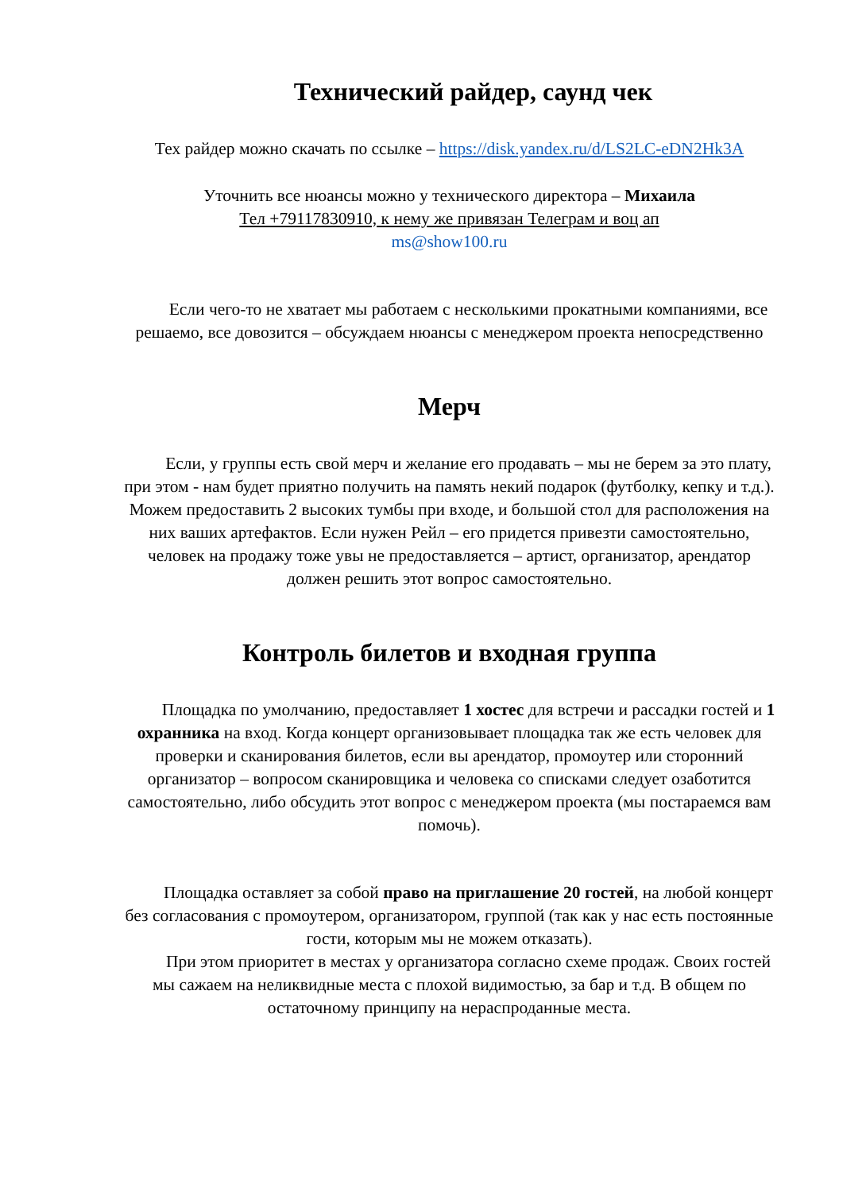Технический райдер, саунд чек
Тех райдер можно скачать по ссылке – https://disk.yandex.ru/d/LS2LC-eDN2Hk3A
Уточнить все нюансы можно у технического директора – Михаила
Тел +79117830910, к нему же привязан Телеграм и воц ап
ms@show100.ru
Если чего-то не хватает мы работаем с несколькими прокатными компаниями, все решаемо, все довозится – обсуждаем нюансы с менеджером проекта непосредственно
Мерч
Если, у группы есть свой мерч и желание его продавать – мы не берем за это плату, при этом - нам будет приятно получить на память некий подарок (футболку, кепку и т.д.). Можем предоставить 2 высоких тумбы при входе, и большой стол для расположения на них ваших артефактов. Если нужен Рейл – его придется привезти самостоятельно, человек на продажу тоже увы не предоставляется – артист, организатор, арендатор должен решить этот вопрос самостоятельно.
Контроль билетов и входная группа
Площадка по умолчанию, предоставляет 1 хостес для встречи и рассадки гостей и 1 охранника на вход. Когда концерт организовывает площадка так же есть человек для проверки и сканирования билетов, если вы арендатор, промоутер или сторонний организатор – вопросом сканировщика и человека со списками следует озаботится самостоятельно, либо обсудить этот вопрос с менеджером проекта (мы постараемся вам помочь).
Площадка оставляет за собой право на приглашение 20 гостей, на любой концерт без согласования с промоутером, организатором, группой (так как у нас есть постоянные гости, которым мы не можем отказать).
При этом приоритет в местах у организатора согласно схеме продаж. Своих гостей мы сажаем на неликвидные места с плохой видимостью, за бар и т.д. В общем по остаточному принципу на нераспроданные места.